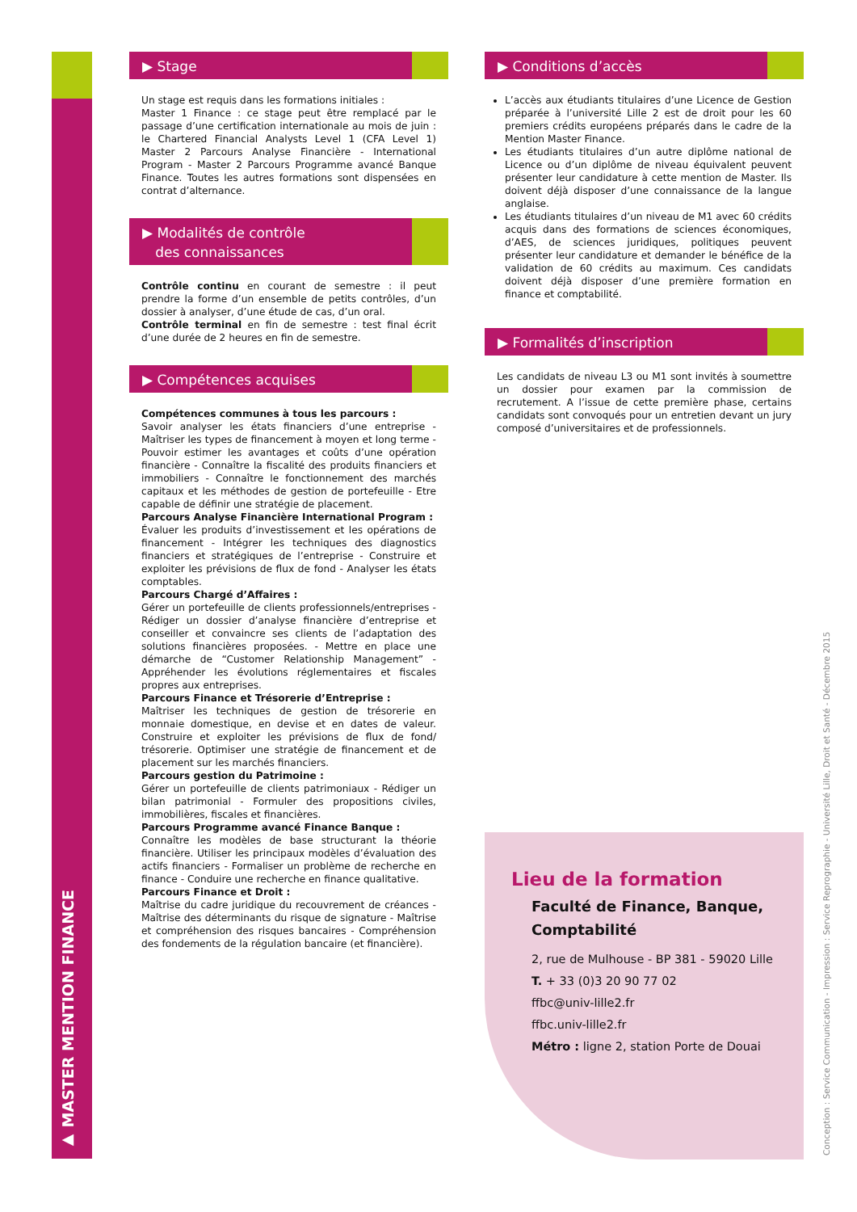▶ MASTER MENTION FINANCE
▶ Stage
Un stage est requis dans les formations initiales :
Master 1 Finance : ce stage peut être remplacé par le passage d’une certification internationale au mois de juin : le Chartered Financial Analysts Level 1 (CFA Level 1) Master 2 Parcours Analyse Financière - International Program - Master 2 Parcours Programme avancé Banque Finance. Toutes les autres formations sont dispensées en contrat d’alternance.
▶ Modalités de contrôle
des connaissances
Contrôle continu en courant de semestre : il peut prendre la forme d’un ensemble de petits contrôles, d’un dossier à analyser, d’une étude de cas, d’un oral.
Contrôle terminal en fin de semestre : test final écrit d’une durée de 2 heures en fin de semestre.
▶ Compétences acquises
Compétences communes à tous les parcours :
Savoir analyser les états financiers d’une entreprise - Maîtriser les types de financement à moyen et long terme - Pouvoir estimer les avantages et coûts d’une opération financière - Connaître la fiscalité des produits financiers et immobiliers - Connaître le fonctionnement des marchés capitaux et les méthodes de gestion de portefeuille - Etre capable de définir une stratégie de placement.
Parcours Analyse Financière International Program :
Évaluer les produits d’investissement et les opérations de financement - Intégrer les techniques des diagnostics financiers et stratégiques de l’entreprise - Construire et exploiter les prévisions de flux de fond - Analyser les états comptables.
Parcours Chargé d’Affaires :
Gérer un portefeuille de clients professionnels/entreprises - Rédiger un dossier d’analyse financière d’entreprise et conseiller et convaincre ses clients de l’adaptation des solutions financières proposées. - Mettre en place une démarche de “Customer Relationship Management” - Appréhender les évolutions réglementaires et fiscales propres aux entreprises.
Parcours Finance et Trésorerie d’Entreprise :
Maîtriser les techniques de gestion de trésorerie en monnaie domestique, en devise et en dates de valeur. Construire et exploiter les prévisions de flux de fond/ trésorerie. Optimiser une stratégie de financement et de placement sur les marchés financiers.
Parcours gestion du Patrimoine :
Gérer un portefeuille de clients patrimoniaux - Rédiger un bilan patrimonial - Formuler des propositions civiles, immobilières, fiscales et financières.
Parcours Programme avancé Finance Banque :
Connaître les modèles de base structurant la théorie financière. Utiliser les principaux modèles d’évaluation des actifs financiers - Formaliser un problème de recherche en finance - Conduire une recherche en finance qualitative.
Parcours Finance et Droit :
Maîtrise du cadre juridique du recouvrement de créances - Maîtrise des déterminants du risque de signature - Maîtrise et compréhension des risques bancaires - Compréhension des fondements de la régulation bancaire (et financière).
▶ Conditions d’accès
L’accès aux étudiants titulaires d’une Licence de Gestion préparée à l’université Lille 2 est de droit pour les 60 premiers crédits européens préparés dans le cadre de la Mention Master Finance.
Les étudiants titulaires d’un autre diplôme national de Licence ou d’un diplôme de niveau équivalent peuvent présenter leur candidature à cette mention de Master. Ils doivent déjà disposer d’une connaissance de la langue anglaise.
Les étudiants titulaires d’un niveau de M1 avec 60 crédits acquis dans des formations de sciences économiques, d’AES, de sciences juridiques, politiques peuvent présenter leur candidature et demander le bénéfice de la validation de 60 crédits au maximum. Ces candidats doivent déjà disposer d’une première formation en finance et comptabilité.
▶ Formalités d’inscription
Les candidats de niveau L3 ou M1 sont invités à soumettre un dossier pour examen par la commission de recrutement. A l’issue de cette première phase, certains candidats sont convoqués pour un entretien devant un jury composé d’universitaires et de professionnels.
Lieu de la formation
Faculté de Finance, Banque,
Comptabilité
2, rue de Mulhouse - BP 381 - 59020 Lille
T. + 33 (0)3 20 90 77 02
ffbc@univ-lille2.fr
ffbc.univ-lille2.fr
Métro : ligne 2, station Porte de Douai
Conception : Service Communication - Impression : Service Reprographie - Université Lille, Droit et Santé - Décembre 2015